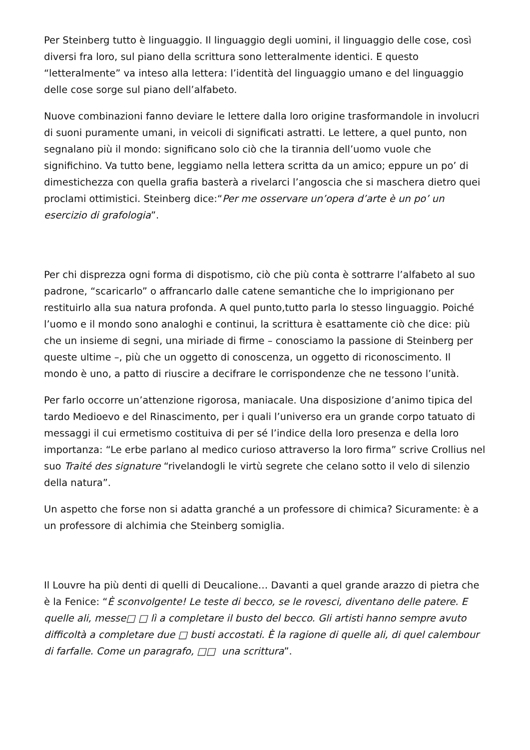Per Steinberg tutto è linguaggio. Il linguaggio degli uomini, il linguaggio delle cose, così diversi fra loro, sul piano della scrittura sono letteralmente identici. E questo “letteralmente” va inteso alla lettera: l’identità del linguaggio umano e del linguaggio delle cose sorge sul piano dell’alfabeto.
Nuove combinazioni fanno deviare le lettere dalla loro origine trasformandole in involucri di suoni puramente umani, in veicoli di significati astratti. Le lettere, a quel punto, non segnalano più il mondo: significano solo ciò che la tirannia dell’uomo vuole che significhino. Va tutto bene, leggiamo nella lettera scritta da un amico; eppure un po’ di dimestichezza con quella grafia basterà a rivelarci l’angoscia che si maschera dietro quei proclami ottimistici. Steinberg dice:“Per me osservare un’opera d’arte è un po’ un esercizio di grafologia”.
Per chi disprezza ogni forma di dispotismo, ciò che più conta è sottrarre l’alfabeto al suo padrone, “scaricarlo” o affrancarlo dalle catene semantiche che lo imprigionano per restituirlo alla sua natura profonda. A quel punto,tutto parla lo stesso linguaggio. Poiché l’uomo e il mondo sono analoghi e continui, la scrittura è esattamente ciò che dice: più che un insieme di segni, una miriade di firme – conosciamo la passione di Steinberg per queste ultime –, più che un oggetto di conoscenza, un oggetto di riconoscimento. Il mondo è uno, a patto di riuscire a decifrare le corrispondenze che ne tessono l’unità.
Per farlo occorre un’attenzione rigorosa, maniacale. Una disposizione d’animo tipica del tardo Medioevo e del Rinascimento, per i quali l’universo era un grande corpo tatuato di messaggi il cui ermetismo costituiva di per sé l’indice della loro presenza e della loro importanza: “Le erbe parlano al medico curioso attraverso la loro firma” scrive Crollius nel suo Traité des signature “rivelandogli le virtù segrete che celano sotto il velo di silenzio della natura”.
Un aspetto che forse non si adatta granché a un professore di chimica? Sicuramente: è a un professore di alchimia che Steinberg somiglia.
Il Louvre ha più denti di quelli di Deucalione… Davanti a quel grande arazzo di pietra che è la Fenice: “È sconvolgente! Le teste di becco, se le rovesci, diventano delle patere. E quelle ali, messe□ □ lì a completare il busto del becco. Gli artisti hanno sempre avuto difficoltà a completare due □ busti accostati. È la ragione di quelle ali, di quel calembour di farfalle. Come un paragrafo, □□ una scrittura”.